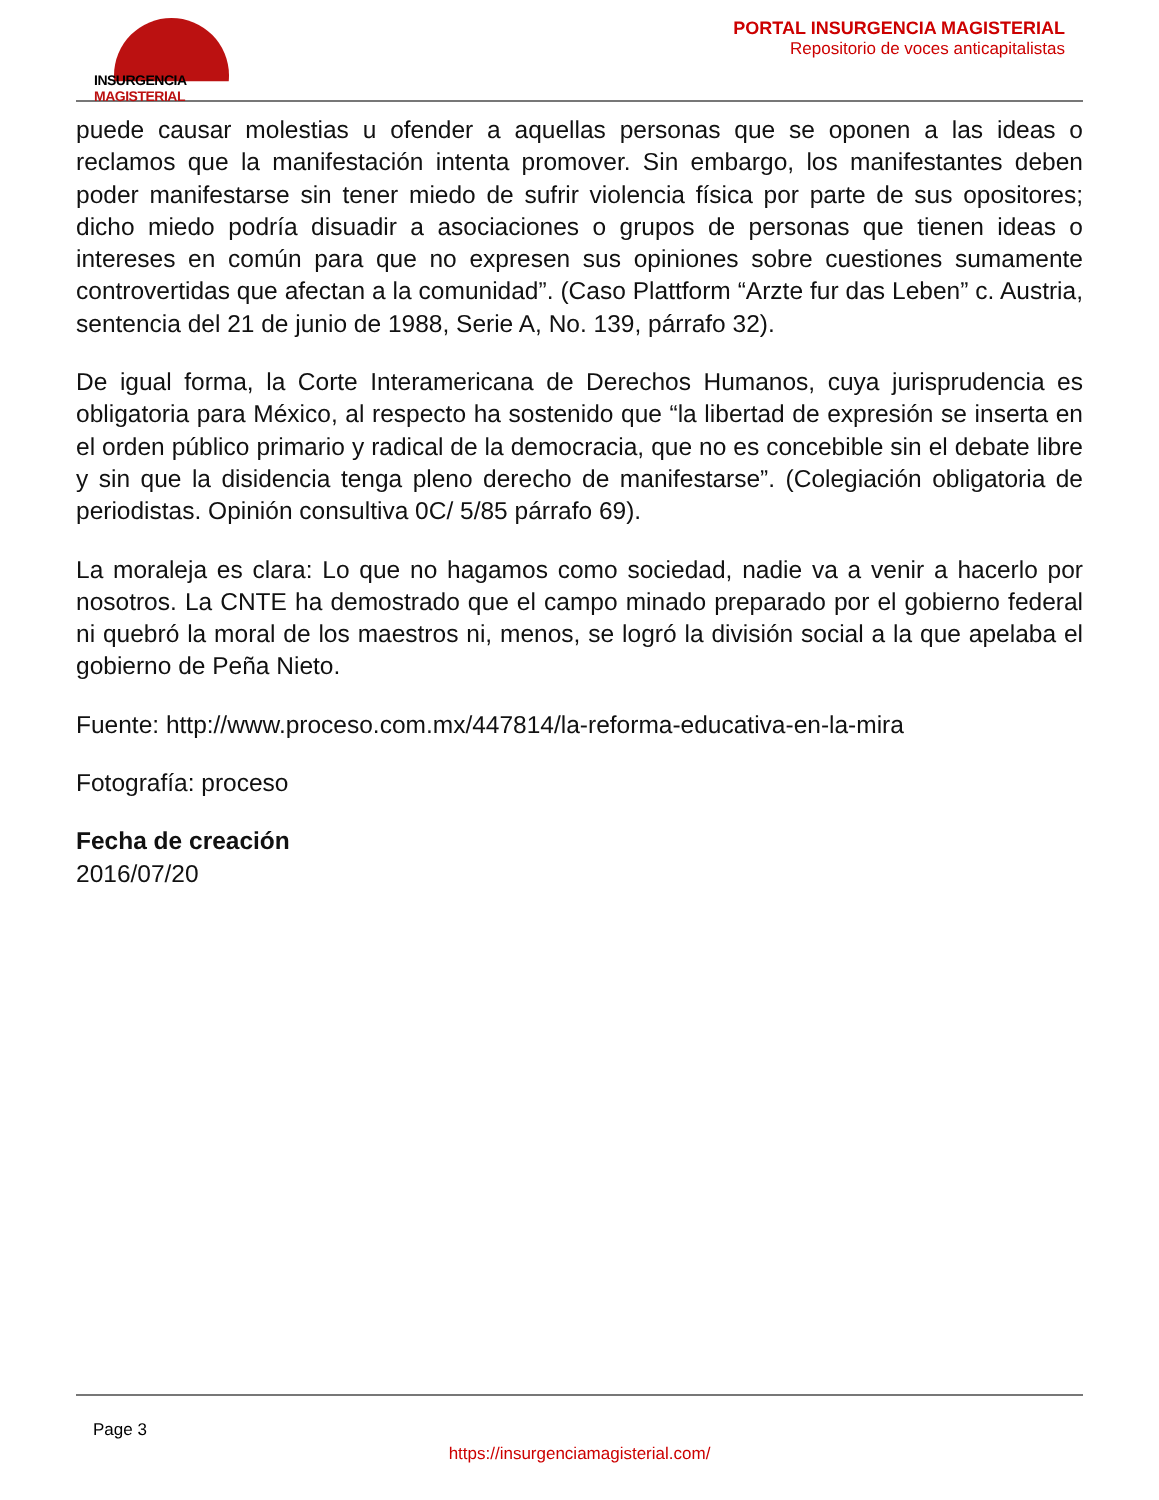INSURGENCIA MAGISTERIAL
PORTAL INSURGENCIA MAGISTERIAL
Repositorio de voces anticapitalistas
puede causar molestias u ofender a aquellas personas que se oponen a las ideas o reclamos que la manifestación intenta promover. Sin embargo, los manifestantes deben poder manifestarse sin tener miedo de sufrir violencia física por parte de sus opositores; dicho miedo podría disuadir a asociaciones o grupos de personas que tienen ideas o intereses en común para que no expresen sus opiniones sobre cuestiones sumamente controvertidas que afectan a la comunidad”. (Caso Plattform “Arzte fur das Leben” c. Austria, sentencia del 21 de junio de 1988, Serie A, No. 139, párrafo 32).
De igual forma, la Corte Interamericana de Derechos Humanos, cuya jurisprudencia es obligatoria para México, al respecto ha sostenido que “la libertad de expresión se inserta en el orden público primario y radical de la democracia, que no es concebible sin el debate libre y sin que la disidencia tenga pleno derecho de manifestarse”. (Colegiación obligatoria de periodistas. Opinión consultiva 0C/ 5/85 párrafo 69).
La moraleja es clara: Lo que no hagamos como sociedad, nadie va a venir a hacerlo por nosotros. La CNTE ha demostrado que el campo minado preparado por el gobierno federal ni quebró la moral de los maestros ni, menos, se logró la división social a la que apelaba el gobierno de Peña Nieto.
Fuente: http://www.proceso.com.mx/447814/la-reforma-educativa-en-la-mira
Fotografía: proceso
Fecha de creación
2016/07/20
Page 3
https://insurgenciamagisterial.com/